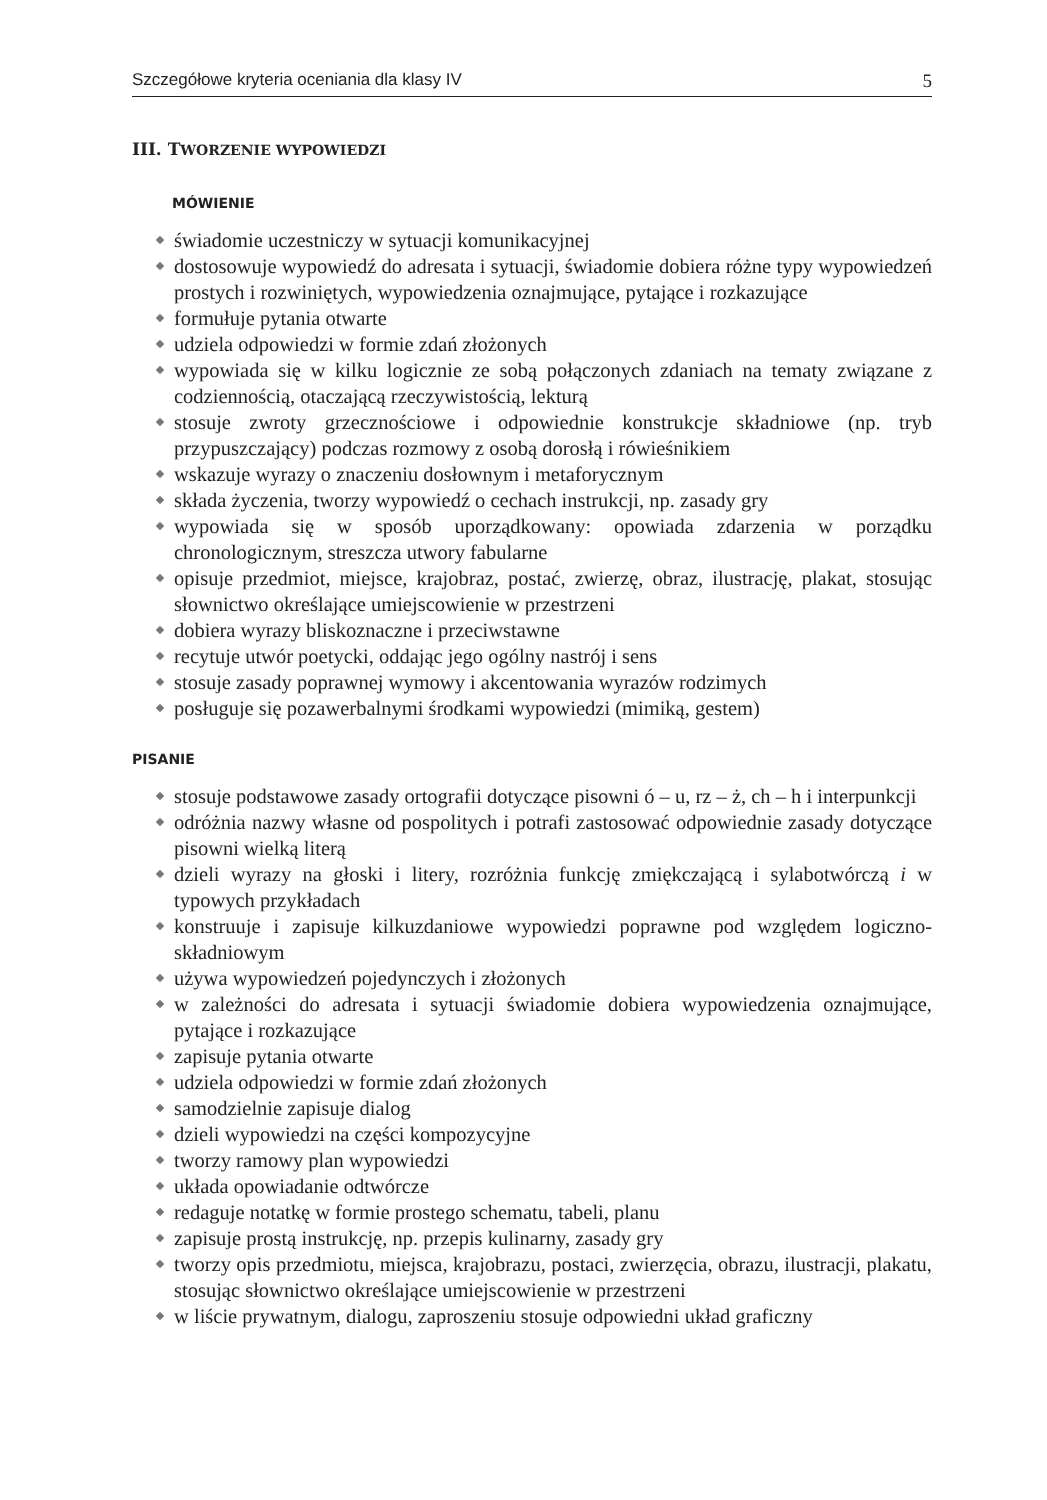Szczegółowe kryteria oceniania dla klasy IV 5
III. TWORZENIE WYPOWIEDZI
MÓWIENIE
świadomie uczestniczy w sytuacji komunikacyjnej
dostosowuje wypowiedź do adresata i sytuacji, świadomie dobiera różne typy wypowiedzeń prostych i rozwiniętych, wypowiedzenia oznajmujące, pytające i rozkazujące
formułuje pytania otwarte
udziela odpowiedzi w formie zdań złożonych
wypowiada się w kilku logicznie ze sobą połączonych zdaniach na tematy związane z codziennością, otaczającą rzeczywistością, lekturą
stosuje zwroty grzecznościowe i odpowiednie konstrukcje składniowe (np. tryb przypuszczający) podczas rozmowy z osobą dorosłą i rówieśnikiem
wskazuje wyrazy o znaczeniu dosłownym i metaforycznym
składa życzenia, tworzy wypowiedź o cechach instrukcji, np. zasady gry
wypowiada się w sposób uporządkowany: opowiada zdarzenia w porządku chronologicznym, streszcza utwory fabularne
opisuje przedmiot, miejsce, krajobraz, postać, zwierzę, obraz, ilustrację, plakat, stosując słownictwo określające umiejscowienie w przestrzeni
dobiera wyrazy bliskoznaczne i przeciwstawne
recytuje utwór poetycki, oddając jego ogólny nastrój i sens
stosuje zasady poprawnej wymowy i akcentowania wyrazów rodzimych
posługuje się pozawerbalnymi środkami wypowiedzi (mimiką, gestem)
PISANIE
stosuje podstawowe zasady ortografii dotyczące pisowni ó – u, rz – ż, ch – h i interpunkcji
odróżnia nazwy własne od pospolitych i potrafi zastosować odpowiednie zasady dotyczące pisowni wielką literą
dzieli wyrazy na głoski i litery, rozróżnia funkcję zmiękczającą i sylabotwórczą i w typowych przykładach
konstruuje i zapisuje kilkuzdaniowe wypowiedzi poprawne pod względem logiczno-składniowym
używa wypowiedzeń pojedynczych i złożonych
w zależności do adresata i sytuacji świadomie dobiera wypowiedzenia oznajmujące, pytające i rozkazujące
zapisuje pytania otwarte
udziela odpowiedzi w formie zdań złożonych
samodzielnie zapisuje dialog
dzieli wypowiedzi na części kompozycyjne
tworzy ramowy plan wypowiedzi
układa opowiadanie odtwórcze
redaguje notatkę w formie prostego schematu, tabeli, planu
zapisuje prostą instrukcję, np. przepis kulinarny, zasady gry
tworzy opis przedmiotu, miejsca, krajobrazu, postaci, zwierzęcia, obrazu, ilustracji, plakatu, stosując słownictwo określające umiejscowienie w przestrzeni
w liście prywatnym, dialogu, zaproszeniu stosuje odpowiedni układ graficzny